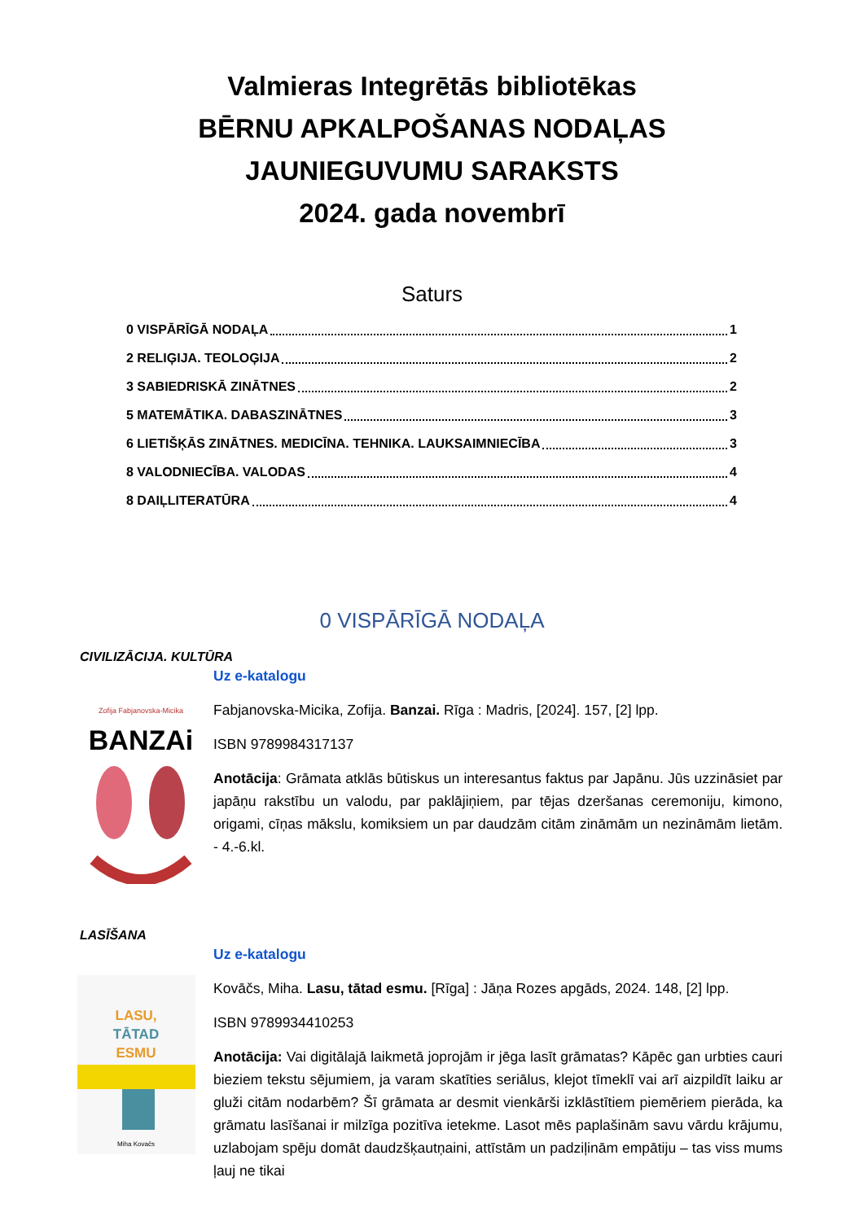Valmieras Integrētās bibliotēkas
BĒRNU APKALPOŠANAS NODAĻAS
JAUNIEGUVUMU SARAKSTS
2024. gada novembrī
Saturs
0 VISPĀRĪGĀ NODAĻA 1
2 RELIĢIJA. TEOLOĢIJA 2
3 SABIEDRISKĀ ZINĀTNES 2
5 MATEMĀTIKA. DABASZINĀTNES 3
6 LIETIŠĶĀS ZINĀTNES. MEDICĪNA. TEHNIKA. LAUKSAIMNIECĪBA 3
8 VALODNIECĪBA. VALODAS 4
8 DAIĻLITERATŪRA 4
0 VISPĀRĪGĀ NODAĻA
CIVILIZĀCIJA. KULTŪRA
Zofija Fabjanovska-Micika
BANZAi
Uz e-katalogu
Fabjanovska-Micika, Zofija. Banzai. Rīga : Madris, [2024]. 157, [2] lpp.
ISBN 9789984317137
Anotācija: Grāmata atklās būtiskus un interesantus faktus par Japānu. Jūs uzzināsiet par japāņu rakstību un valodu, par paklājiņiem, par tējas dzeršanas ceremoniju, kimono, origami, cīņas mākslu, komiksiem un par daudzām citām zināmām un nezināmām lietām. - 4.-6.kl.
LASĪŠANA
LASU,
TĀTAD
ESMU
Miha Kovačs
Uz e-katalogu
Kovāčs, Miha. Lasu, tātad esmu. [Rīga] : Jāņa Rozes apgāds, 2024. 148, [2] lpp.
ISBN 9789934410253
Anotācija: Vai digitālajā laikmetā joprojām ir jēga lasīt grāmatas? Kāpēc gan urbties cauri bieziem tekstu sējumiem, ja varam skatīties seriālus, klejot tīmeklī vai arī aizpildīt laiku ar gluži citām nodarbēm? Šī grāmata ar desmit vienkārši izklāstītiem piemēriem pierāda, ka grāmatu lasīšanai ir milzīga pozitīva ietekme. Lasot mēs paplašinām savu vārdu krājumu, uzlabojam spēju domāt daudzšķautņaini, attīstām un padziļinām empātiju – tas viss mums ļauj ne tikai